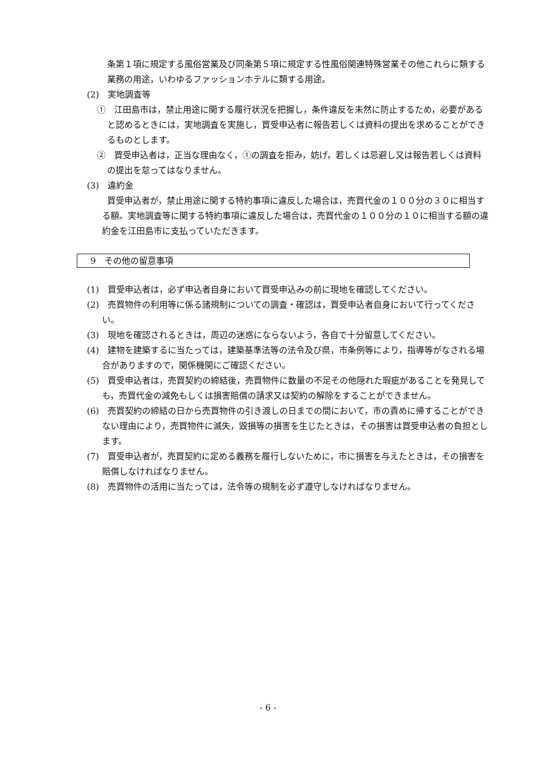条第１項に規定する風俗営業及び同条第５項に規定する性風俗関連特殊営業その他これらに類する業務の用途，いわゆるファッションホテルに類する用途。
(2)　実地調査等
①　江田島市は，禁止用途に関する履行状況を把握し，条件違反を未然に防止するため，必要があると認めるときには，実地調査を実施し，買受申込者に報告若しくは資料の提出を求めることができるものとします。
②　買受申込者は，正当な理由なく，①の調査を拒み，妨げ，若しくは忌避し又は報告若しくは資料の提出を怠ってはなりません。
(3)　違約金
買受申込者が，禁止用途に関する特約事項に違反した場合は，売買代金の１００分の３０に相当する額。実地調査等に関する特約事項に違反した場合は，売買代金の１００分の１０に相当する額の違約金を江田島市に支払っていただきます。
9　その他の留意事項
(1)　買受申込者は，必ず申込者自身において買受申込みの前に現地を確認してください。
(2)　売買物件の利用等に係る諸規制についての調査・確認は，買受申込者自身において行ってください。
(3)　現地を確認されるときは，周辺の迷惑にならないよう，各自で十分留意してください。
(4)　建物を建築するに当たっては，建築基準法等の法令及び県，市条例等により，指導等がなされる場合がありますので，関係機関にご確認ください。
(5)　買受申込者は，売買契約の締結後，売買物件に数量の不足その他隠れた瑕疵があることを発見しても，売買代金の減免もしくは損害賠償の請求又は契約の解除をすることができません。
(6)　売買契約の締結の日から売買物件の引き渡しの日までの間において，市の責めに帰することができない理由により，売買物件に滅失，毀損等の損害を生じたときは，その損害は買受申込者の負担とします。
(7)　買受申込者が，売買契約に定める義務を履行しないために，市に損害を与えたときは，その損害を賠償しなければなりません。
(8)　売買物件の活用に当たっては，法令等の規制を必ず遵守しなければなりません。
- 6 -